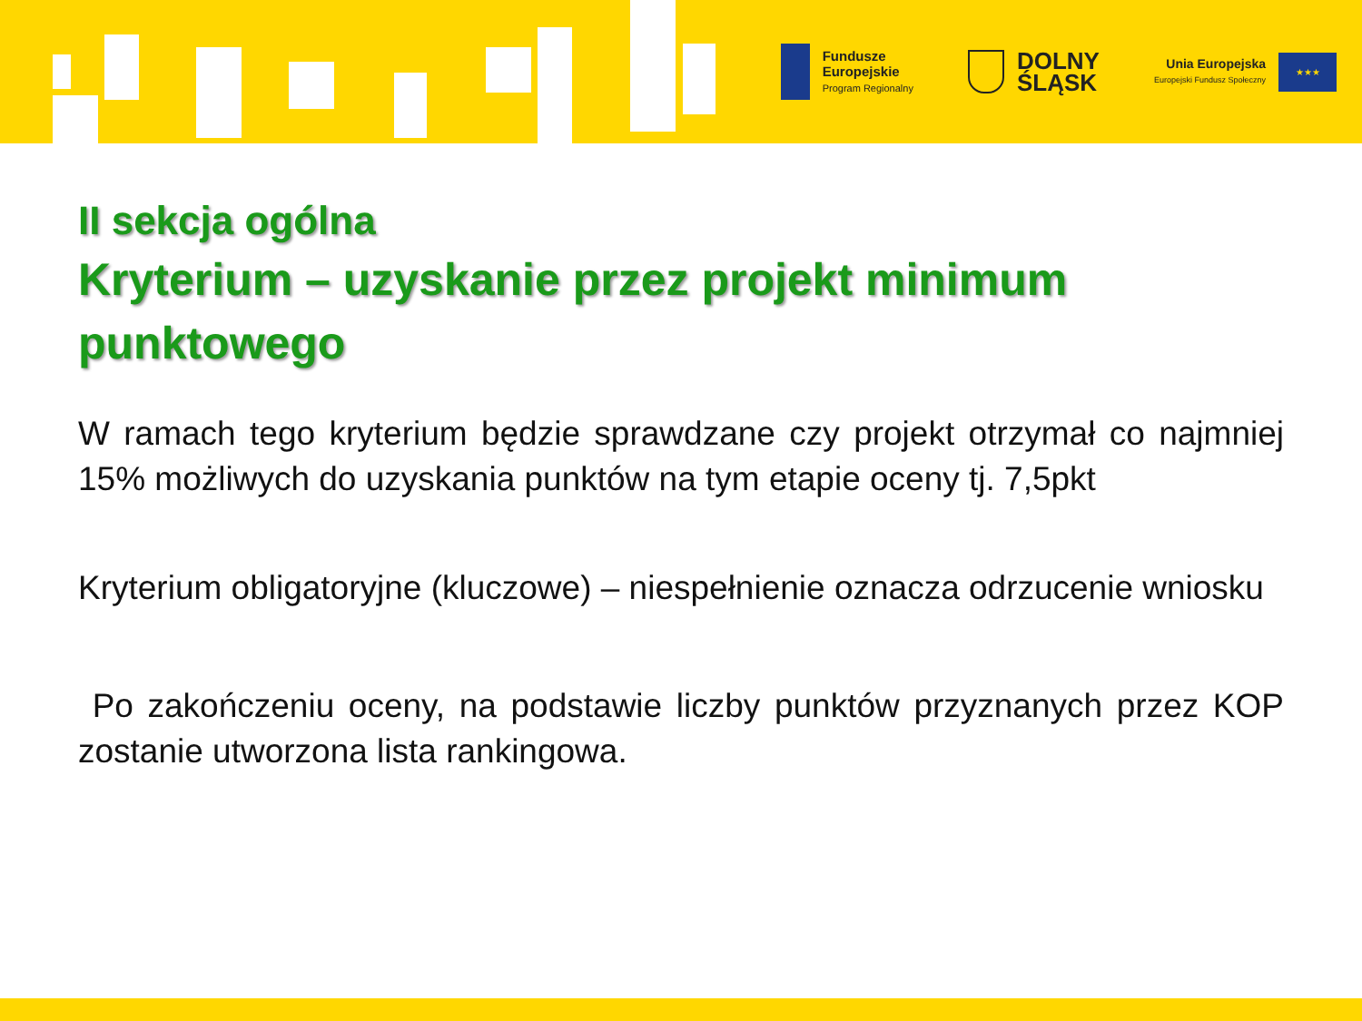Fundusze
Europejskie
Program Regionalny
DOLNY
ŚLĄSK
Unia Europejska
Europejski Fundusz Społeczny
★★★
II sekcja ogólna
Kryterium – uzyskanie przez projekt minimum punktowego
W ramach tego kryterium będzie sprawdzane czy projekt otrzymał co najmniej 15% możliwych do uzyskania punktów na tym etapie oceny tj. 7,5pkt
Kryterium obligatoryjne (kluczowe) – niespełnienie oznacza odrzucenie wniosku
Po zakończeniu oceny, na podstawie liczby punktów przyznanych przez KOP zostanie utworzona lista rankingowa.